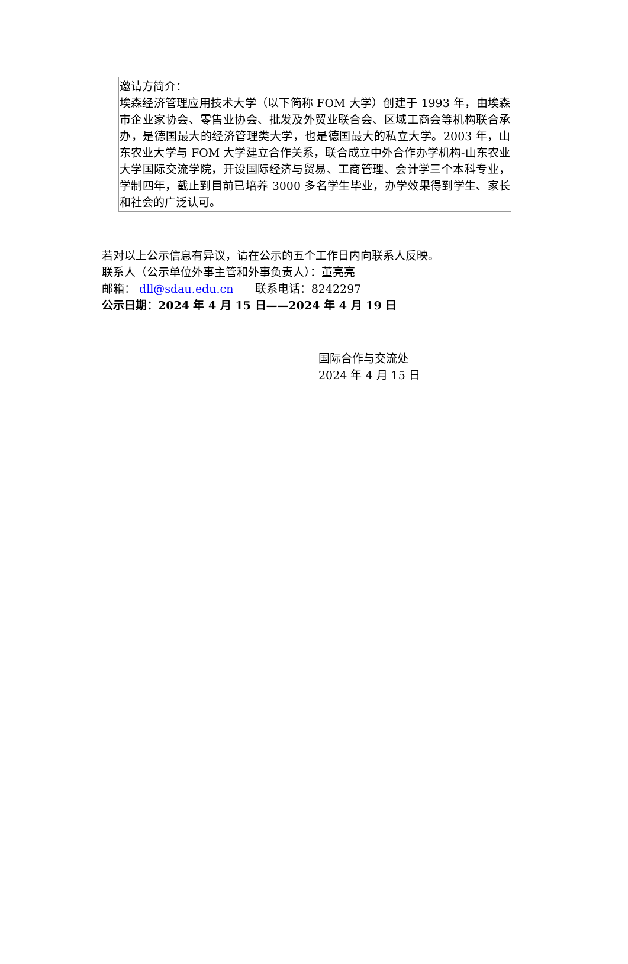| 邀请方简介： 埃森经济管理应用技术大学（以下简称 FOM 大学）创建于 1993 年，由埃森市企业家协会、零售业协会、批发及外贸业联合会、区域工商会等机构联合承办，是德国最大的经济管理类大学，也是德国最大的私立大学。2003 年，山东农业大学与 FOM 大学建立合作关系，联合成立中外合作办学机构-山东农业大学国际交流学院，开设国际经济与贸易、工商管理、会计学三个本科专业，学制四年，截止到目前已培养 3000 多名学生毕业，办学效果得到学生、家长和社会的广泛认可。 |
若对以上公示信息有异议，请在公示的五个工作日内向联系人反映。
联系人（公示单位外事主管和外事负责人）：董亮亮
邮箱： dll@sdau.edu.cn 联系电话：8242297
公示日期：2024 年 4 月 15 日——2024 年 4 月 19 日
国际合作与交流处
2024 年 4 月 15 日